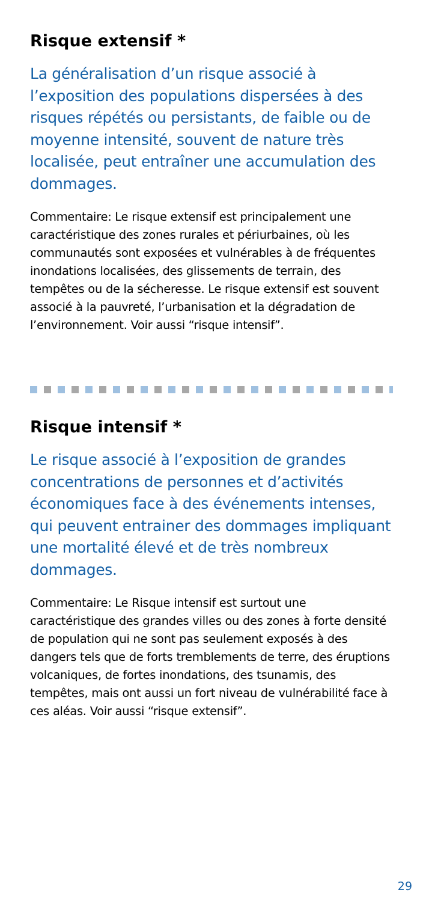Risque extensif *
La généralisation d’un risque associé à l’exposition des populations dispersées à des risques répétés ou persistants, de faible ou de moyenne intensité, souvent de nature très localisée, peut entraîner une accumulation des dommages.
Commentaire: Le risque extensif est principalement une caractéristique des zones rurales et périurbaines, où les communautés sont exposées et vulnérables à de fréquentes inondations localisées, des glissements de terrain, des tempêtes ou de la sécheresse. Le risque extensif est souvent associé à la pauvreté, l’urbanisation et la dégradation de l’environnement. Voir aussi “risque intensif”.
Risque intensif *
Le risque associé à l’exposition de grandes concentrations de personnes et d’activités économiques face à des événements intenses, qui peuvent entrainer des dommages impliquant une mortalité élevé et de très nombreux dommages.
Commentaire: Le Risque intensif est surtout une caractéristique des grandes villes ou des zones à forte densité de population qui ne sont pas seulement exposés à des dangers tels que de forts tremblements de terre, des éruptions volcaniques, de fortes inondations, des tsunamis, des tempêtes, mais ont aussi un fort niveau de vulnérabilité face à ces aléas. Voir aussi “risque extensif”.
29